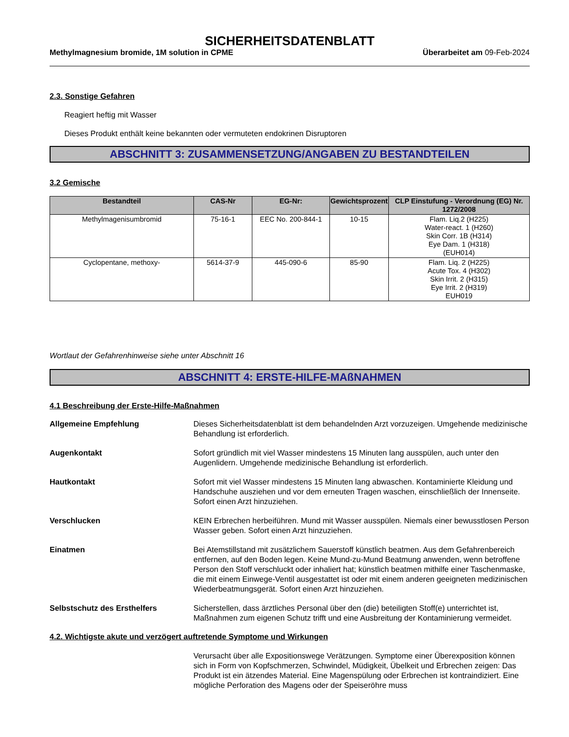SICHERHEITSDATENBLATT
Methylmagnesium bromide, 1M solution in CPME Überarbeitet am 09-Feb-2024
2.3. Sonstige Gefahren
Reagiert heftig mit Wasser
Dieses Produkt enthält keine bekannten oder vermuteten endokrinen Disruptoren
ABSCHNITT 3: ZUSAMMENSETZUNG/ANGABEN ZU BESTANDTEILEN
3.2 Gemische
| Bestandteil | CAS-Nr | EG-Nr: | Gewichtsprozent | CLP Einstufung - Verordnung (EG) Nr. 1272/2008 |
| --- | --- | --- | --- | --- |
| Methylmagenisumbromid | 75-16-1 | EEC No. 200-844-1 | 10-15 | Flam. Liq.2 (H225) Water-react. 1 (H260) Skin Corr. 1B (H314) Eye Dam. 1 (H318) (EUH014) |
| Cyclopentane, methoxy- | 5614-37-9 | 445-090-6 | 85-90 | Flam. Liq. 2 (H225) Acute Tox. 4 (H302) Skin Irrit. 2 (H315) Eye Irrit. 2 (H319) EUH019 |
Wortlaut der Gefahrenhinweise siehe unter Abschnitt 16
ABSCHNITT 4: ERSTE-HILFE-MAßNAHMEN
4.1 Beschreibung der Erste-Hilfe-Maßnahmen
Allgemeine Empfehlung Dieses Sicherheitsdatenblatt ist dem behandelnden Arzt vorzuzeigen. Umgehende medizinische Behandlung ist erforderlich.
Augenkontakt Sofort gründlich mit viel Wasser mindestens 15 Minuten lang ausspülen, auch unter den Augenlidern. Umgehende medizinische Behandlung ist erforderlich.
Hautkontakt Sofort mit viel Wasser mindestens 15 Minuten lang abwaschen. Kontaminierte Kleidung und Handschuhe ausziehen und vor dem erneuten Tragen waschen, einschließlich der Innenseite. Sofort einen Arzt hinzuziehen.
Verschlucken KEIN Erbrechen herbeiführen. Mund mit Wasser ausspülen. Niemals einer bewusstlosen Person Wasser geben. Sofort einen Arzt hinzuziehen.
Einatmen Bei Atemstillstand mit zusätzlichem Sauerstoff künstlich beatmen. Aus dem Gefahrenbereich entfernen, auf den Boden legen. Keine Mund-zu-Mund Beatmung anwenden, wenn betroffene Person den Stoff verschluckt oder inhaliert hat; künstlich beatmen mithilfe einer Taschenmaske, die mit einem Einwege-Ventil ausgestattet ist oder mit einem anderen geeigneten medizinischen Wiederbeatmungsgerät. Sofort einen Arzt hinzuziehen.
Selbstschutz des Ersthelfers Sicherstellen, dass ärztliches Personal über den (die) beteiligten Stoff(e) unterrichtet ist, Maßnahmen zum eigenen Schutz trifft und eine Ausbreitung der Kontaminierung vermeidet.
4.2. Wichtigste akute und verzögert auftretende Symptome und Wirkungen
Verursacht über alle Expositionswege Verätzungen. Symptome einer Überexposition können sich in Form von Kopfschmerzen, Schwindel, Müdigkeit, Übelkeit und Erbrechen zeigen: Das Produkt ist ein ätzendes Material. Eine Magenspülung oder Erbrechen ist kontraindiziert. Eine mögliche Perforation des Magens oder der Speiseröhre muss